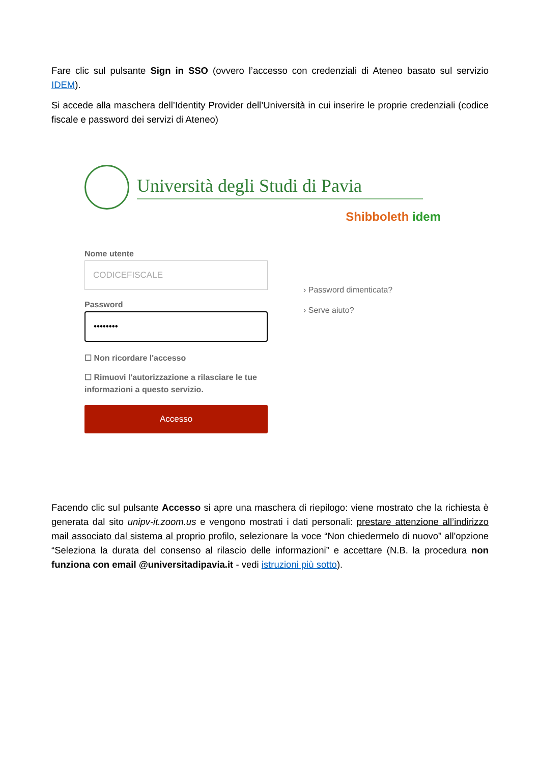Fare clic sul pulsante Sign in SSO (ovvero l’accesso con credenziali di Ateneo basato sul servizio IDEM).
Si accede alla maschera dell’Identity Provider dell’Università in cui inserire le proprie credenziali (codice fiscale e password dei servizi di Ateneo)
Università degli Studi di Pavia
Shibboleth idem
Nome utente
CODICEFISCALE
Password
••••••••
☐ Non ricordare l'accesso
☐ Rimuovi l'autorizzazione a rilasciare le tue informazioni a questo servizio.
Accesso
› Password dimenticata?
› Serve aiuto?
Facendo clic sul pulsante Accesso si apre una maschera di riepilogo: viene mostrato che la richiesta è generata dal sito unipv-it.zoom.us e vengono mostrati i dati personali: prestare attenzione all’indirizzo mail associato dal sistema al proprio profilo, selezionare la voce “Non chiedermelo di nuovo” all'opzione “Seleziona la durata del consenso al rilascio delle informazioni” e accettare (N.B. la procedura non funziona con email @universitadipavia.it - vedi istruzioni più sotto).